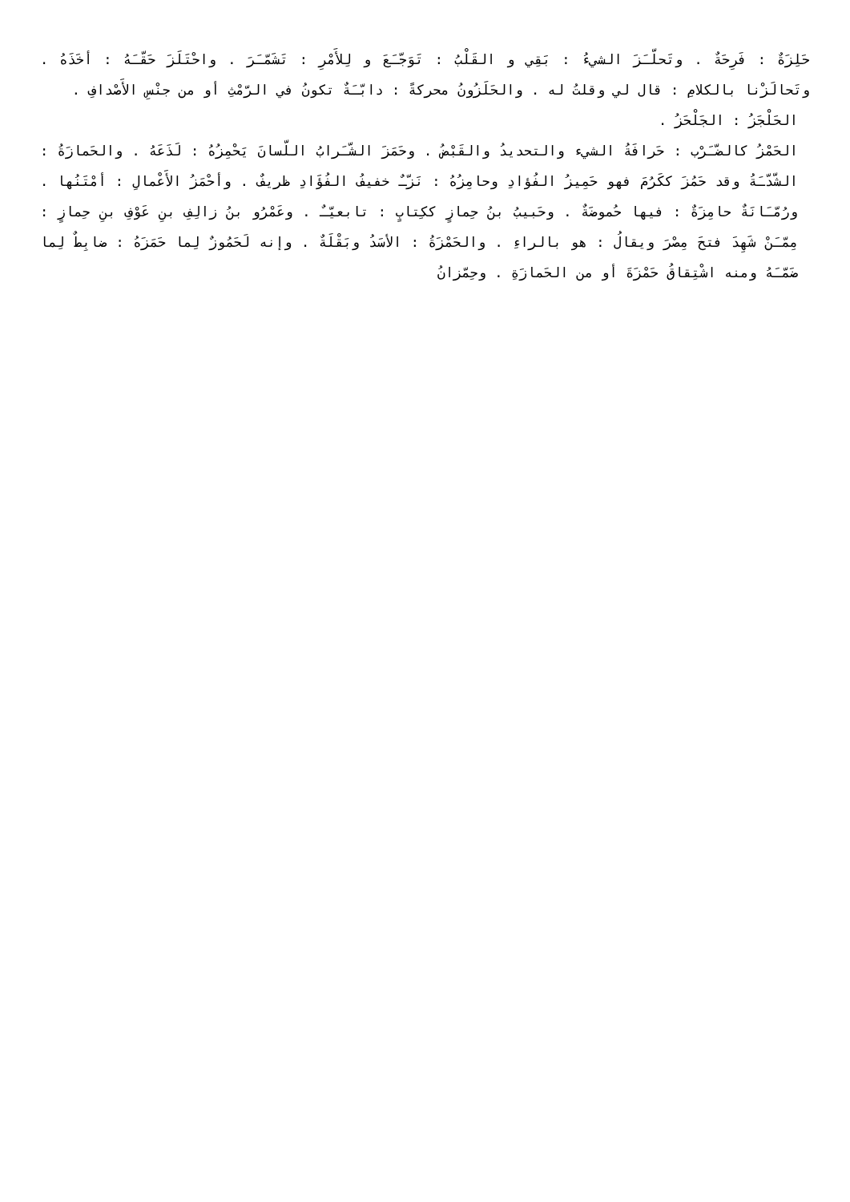حَلِزَةٌ : فَرِحَةٌ . وتَحلّـَزَ الشيءُ : بَقِي و القَلْبُ : تَوَجّـَعَ و لِلأَمْرِ : تَشَمّـَرَ . واحْتَلَزَ حَقّـَهُ : أخَذَهُ . وتَحالَزْنا بالكلامِ : قال لي وقلتُ له . والحَلَزُونُ محركةً : دابّـَةٌ تكونُ في الرّمْثِ أو من جنْسِ الأَصْدافِ .
الحَلْجَزُ : الجَلْحَزُ .
الحَمْزُ كالضّـَرْب : حَرافَةُ الشيء والتحديدُ والقَبْضُ . وحَمَزَ الشّـَرابُ اللّسانَ يَحْمِزُهُ : لَذَعَهُ . والحَمازَةُ : الشّدّـَةُ وقد حَمُزَ ككَرُمَ فهو حَمِيزُ الفُؤادِ وحامِزُهُ : نَزّـٌ خفيفُ الفُؤَادِ ظريفٌ . وأحْمَزُ الأَعْمالِ : أمْتَنُها . ورُمّـَانَةٌ حامِزَةٌ : فيها حُموضَةٌ . وحَبيبُ بنُ حِمازٍ ككِتابٍ : تابعيّـٌ . وعَمْرُو بنُ زالِفِ بنِ عَوْفِ بنِ حِمازٍ : مِمّـَنْ شَهِدَ فتحَ مِصْرَ ويقالُ : هو بالراءِ . والحَمْزَةُ : الأسَدُ وبَقْلَةٌ . وإنه لَحَمُوزٌ لِما حَمَزَهُ : ضابِطٌ لِما ضَمّـَهُ ومنه اشْتِقاقُ حَمْزَةَ أو من الحَمازَةِ . وحِمّزانُ